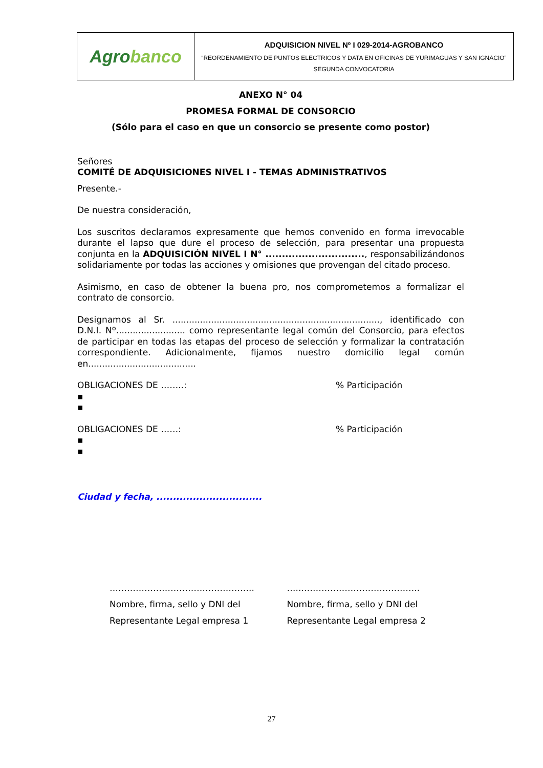| Agro banco | ADQUISICION NIVEL Nº I 029-2014-AGROBANCO “REORDENAMIENTO DE PUNTOS ELECTRICOS Y DATA EN OFICINAS DE YURIMAGUAS Y SAN IGNACIO” SEGUNDA CONVOCATORIA |
ANEXO N° 04
PROMESA FORMAL DE CONSORCIO
(Sólo para el caso en que un consorcio se presente como postor)
Señores
COMITÉ DE ADQUISICIONES NIVEL I - TEMAS ADMINISTRATIVOS
Presente.-
De nuestra consideración,
Los suscritos declaramos expresamente que hemos convenido en forma irrevocable durante el lapso que dure el proceso de selección, para presentar una propuesta conjunta en la ADQUISICIÓN NIVEL I N° .............................., responsabilizándonos solidariamente por todas las acciones y omisiones que provengan del citado proceso.
Asimismo, en caso de obtener la buena pro, nos comprometemos a formalizar el contrato de consorcio.
Designamos al Sr. ..........................................................................., identificado con D.N.I. Nº......................... como representante legal común del Consorcio, para efectos de participar en todas las etapas del proceso de selección y formalizar la contratación correspondiente. Adicionalmente, fijamos nuestro domicilio legal común en.......................................
OBLIGACIONES DE ……..: % Participación
▪
▪
OBLIGACIONES DE ……: % Participación
▪
▪
Ciudad y fecha, ................................
…………………………………………..
Nombre, firma, sello y DNI del
Representante Legal empresa 1
…..…………………………………..
Nombre, firma, sello y DNI del
Representante Legal empresa 2
27